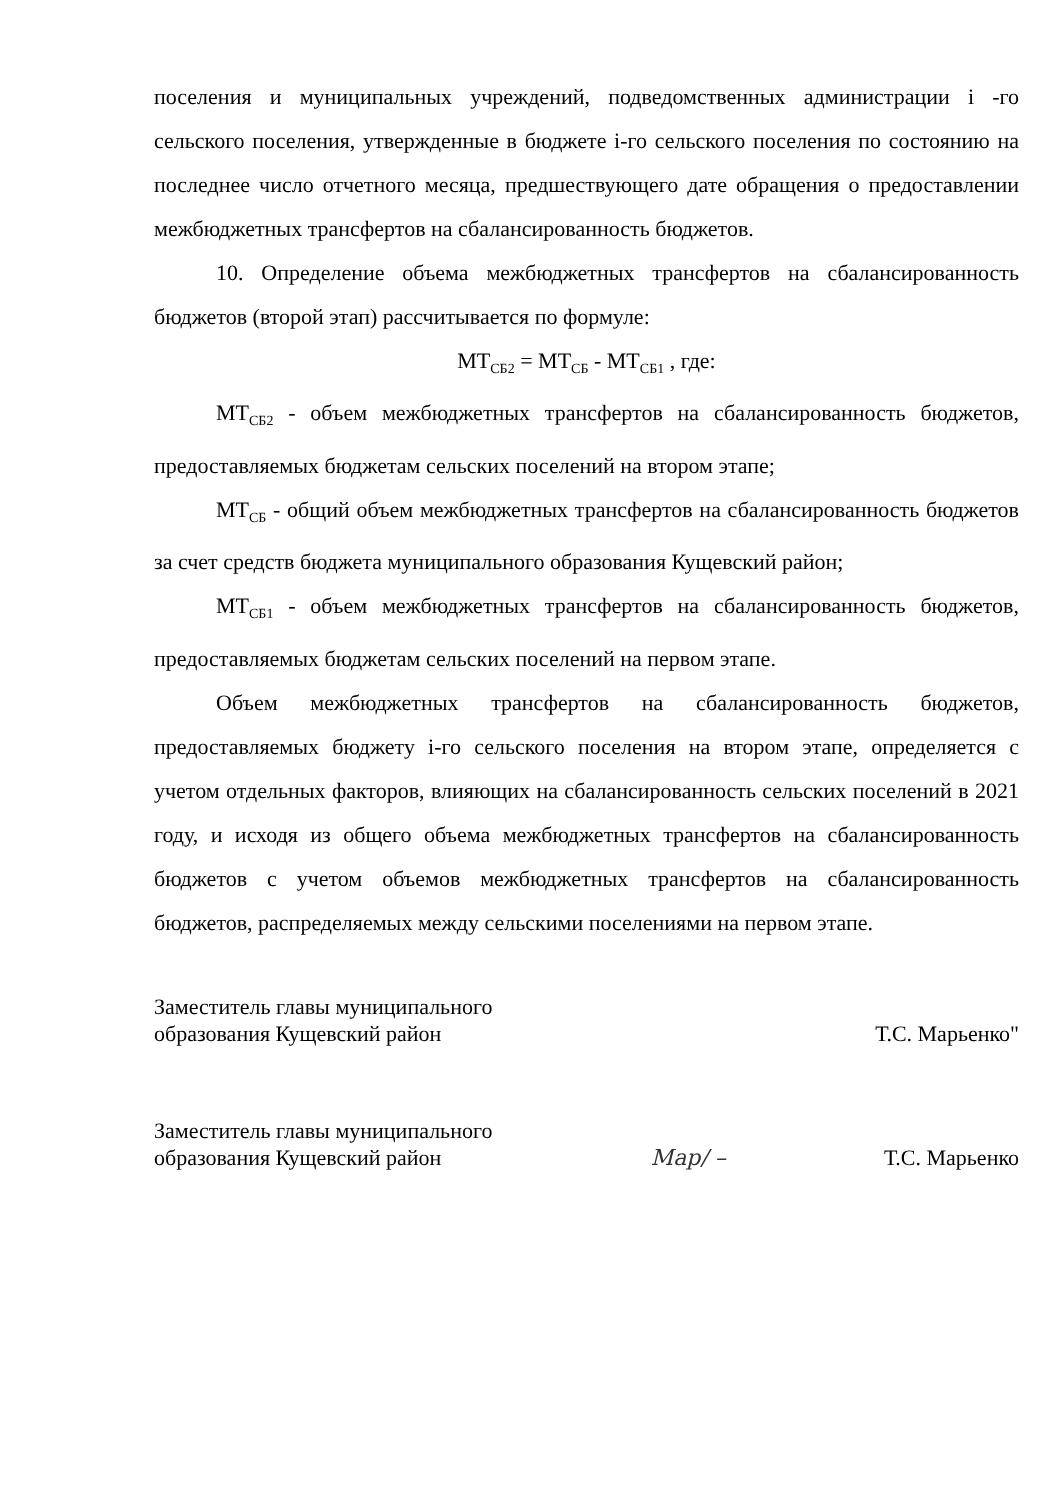поселения и муниципальных учреждений, подведомственных администрации i -го сельского поселения, утвержденные в бюджете i-го сельского поселения по состоянию на последнее число отчетного месяца, предшествующего дате обращения о предоставлении межбюджетных трансфертов на сбалансированность бюджетов.
10. Определение объема межбюджетных трансфертов на сбалансированность бюджетов (второй этап) рассчитывается по формуле:
МТ<sub>СБ2</sub> = МТ<sub>СБ</sub> - МТ<sub>СБ1</sub> , где:
МТ<sub>СБ2</sub> - объем межбюджетных трансфертов на сбалансированность бюджетов, предоставляемых бюджетам сельских поселений на втором этапе;
МТ<sub>СБ</sub> - общий объем межбюджетных трансфертов на сбалансированность бюджетов за счет средств бюджета муниципального образования Кущевский район;
МТ<sub>СБ1</sub> - объем межбюджетных трансфертов на сбалансированность бюджетов, предоставляемых бюджетам сельских поселений на первом этапе.
Объем межбюджетных трансфертов на сбалансированность бюджетов, предоставляемых бюджету i-го сельского поселения на втором этапе, определяется с учетом отдельных факторов, влияющих на сбалансированность сельских поселений в 2021 году, и исходя из общего объема межбюджетных трансфертов на сбалансированность бюджетов с учетом объемов межбюджетных трансфертов на сбалансированность бюджетов, распределяемых между сельскими поселениями на первом этапе.
Заместитель главы муниципального
образования Кущевский район
Т.С. Марьенко"
Заместитель главы муниципального
образования Кущевский район
Мар/ –
Т.С. Марьенко